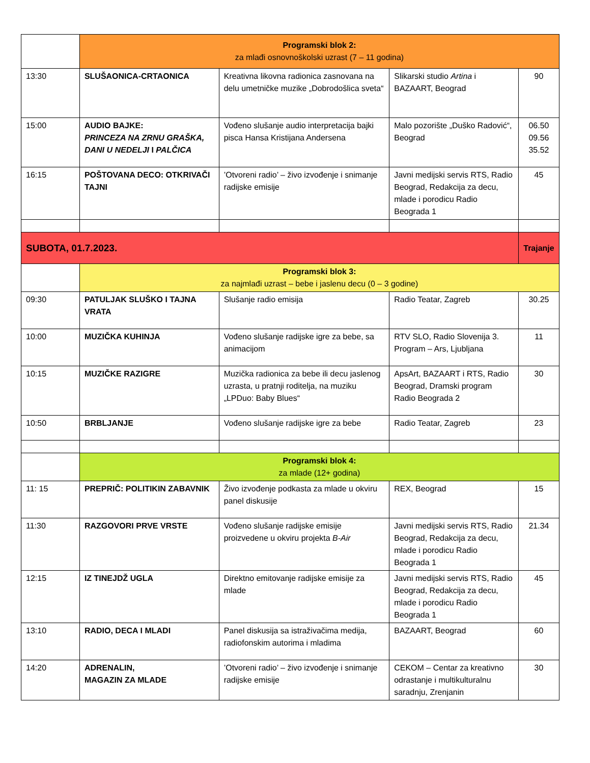| | Programski blok 2: za mlađi osnovnoškolski uzrast (7 – 11 godina) | | | |
| 13:30 | SLUŠAONICA-CRTAONICA | Kreativna likovna radionica zasnovana na delu umetničke muzike „Dobrodošlica sveta“ | Slikarski studio Artina i BAZAART, Beograd | 90 |
| 15:00 | AUDIO BAJKE: PRINCEZA NA ZRNU GRAŠKA, DANI U NEDELJI I PALČICA | Vođeno slušanje audio interpretacija bajki pisca Hansa Kristijana Andersena | Malo pozorište „Duško Radović“, Beograd | 06.50 09.56 35.52 |
| 16:15 | POŠTOVANA DECO: OTKRIVAČI TAJNI | ’Otvoreni radio’ – živo izvođenje i snimanje radijske emisije | Javni medijski servis RTS, Radio Beograd, Redakcija za decu, mlade i porodicu Radio Beograda 1 | 45 |
| SUBOTA, 01.7.2023. | | | | Trajanje |
| | Programski blok 3: za najmlađi uzrast – bebe i jaslenu decu (0 – 3 godine) | | | |
| 09:30 | PATULJAK SLUŠKO I TAJNA VRATA | Slušanje radio emisija | Radio Teatar, Zagreb | 30.25 |
| 10:00 | MUZIČKA KUHINJA | Vođeno slušanje radijske igre za bebe, sa animacijom | RTV SLO, Radio Slovenija 3. Program – Ars, Ljubljana | 11 |
| 10:15 | MUZIČKE RAZIGRE | Muzička radionica za bebe ili decu jaslenog uzrasta, u pratnji roditelja, na muziku „LPDuo: Baby Blues“ | ApsArt, BAZAART i RTS, Radio Beograd, Dramski program Radio Beograda 2 | 30 |
| 10:50 | BRBLJANJE | Vođeno slušanje radijske igre za bebe | Radio Teatar, Zagreb | 23 |
| | Programski blok 4: za mlade (12+ godina) | | | |
| 11: 15 | PREPRIČ: POLITIKIN ZABAVNIK | Živo izvođenje podkasta za mlade u okviru panel diskusije | REX, Beograd | 15 |
| 11:30 | RAZGOVORI PRVE VRSTE | Vođeno slušanje radijske emisije proizvedene u okviru projekta B-Air | Javni medijski servis RTS, Radio Beograd, Redakcija za decu, mlade i porodicu Radio Beograda 1 | 21.34 |
| 12:15 | IZ TINEJDŽ UGLA | Direktno emitovanje radijske emisije za mlade | Javni medijski servis RTS, Radio Beograd, Redakcija za decu, mlade i porodicu Radio Beograda 1 | 45 |
| 13:10 | RADIO, DECA I MLADI | Panel diskusija sa istraživačima medija, radiofonskim autorima i mladima | BAZAART, Beograd | 60 |
| 14:20 | ADRENALIN, MAGAZIN ZA MLADE | ’Otvoreni radio’ – živo izvođenje i snimanje radijske emisije | CEKOM – Centar za kreativno odrastanje i multikulturalnu saradnju, Zrenjanin | 30 |